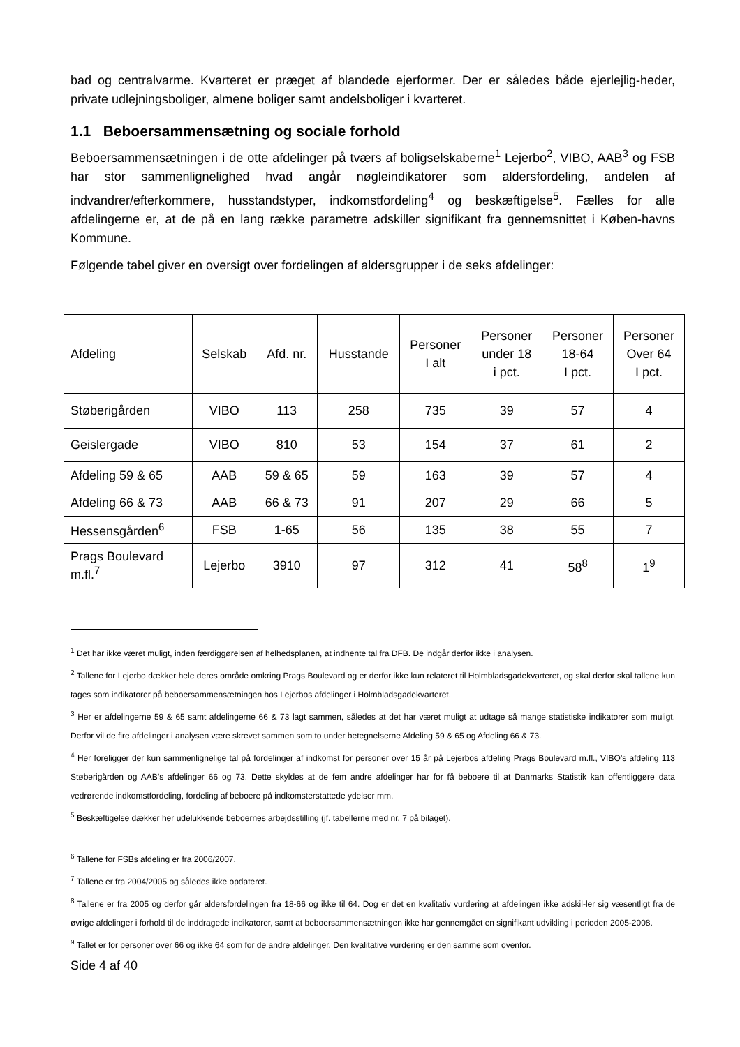bad og centralvarme. Kvarteret er præget af blandede ejerformer. Der er således både ejerlejlig-heder, private udlejningsboliger, almene boliger samt andelsboliger i kvarteret.
1.1 Beboersammensætning og sociale forhold
Beboersammensætningen i de otte afdelinger på tværs af boligselskaberne<sup>1</sup> Lejerbo<sup>2</sup>, VIBO, AAB<sup>3</sup> og FSB har stor sammenlignelighed hvad angår nøgleindikatorer som aldersfordeling, andelen af indvandrer/efterkommere, husstandstyper, indkomstfordeling<sup>4</sup> og beskæftigelse<sup>5</sup>. Fælles for alle afdelingerne er, at de på en lang række parametre adskiller signifikant fra gennemsnittet i Køben-havns Kommune.
Følgende tabel giver en oversigt over fordelingen af aldersgrupper i de seks afdelinger:
| Afdeling | Selskab | Afd. nr. | Husstande | Personer I alt | Personer under 18 i pct. | Personer 18-64 I pct. | Personer Over 64 I pct. |
| --- | --- | --- | --- | --- | --- | --- | --- |
| Støberigården | VIBO | 113 | 258 | 735 | 39 | 57 | 4 |
| Geislergade | VIBO | 810 | 53 | 154 | 37 | 61 | 2 |
| Afdeling 59 & 65 | AAB | 59 & 65 | 59 | 163 | 39 | 57 | 4 |
| Afdeling 66 & 73 | AAB | 66 & 73 | 91 | 207 | 29 | 66 | 5 |
| Hessensgården<sup>6</sup> | FSB | 1-65 | 56 | 135 | 38 | 55 | 7 |
| Prags Boulevard m.fl.<sup>7</sup> | Lejerbo | 3910 | 97 | 312 | 41 | 58<sup>8</sup> | 1<sup>9</sup> |
<sup>1</sup> Det har ikke været muligt, inden færdiggørelsen af helhedsplanen, at indhente tal fra DFB. De indgår derfor ikke i analysen.
<sup>2</sup> Tallene for Lejerbo dækker hele deres område omkring Prags Boulevard og er derfor ikke kun relateret til Holmbladsgadekvarteret, og skal derfor skal tallene kun tages som indikatorer på beboersammensætningen hos Lejerbos afdelinger i Holmbladsgadekvarteret.
<sup>3</sup> Her er afdelingerne 59 & 65 samt afdelingerne 66 & 73 lagt sammen, således at det har været muligt at udtage så mange statistiske indikatorer som muligt. Derfor vil de fire afdelinger i analysen være skrevet sammen som to under betegnelserne Afdeling 59 & 65 og Afdeling 66 & 73.
<sup>4</sup> Her foreligger der kun sammenlignelige tal på fordelinger af indkomst for personer over 15 år på Lejerbos afdeling Prags Boulevard m.fl., VIBO’s afdeling 113 Støberigården og AAB’s afdelinger 66 og 73. Dette skyldes at de fem andre afdelinger har for få beboere til at Danmarks Statistik kan offentliggøre data vedrørende indkomstfordeling, fordeling af beboere på indkomsterstattede ydelser mm.
<sup>5</sup> Beskæftigelse dækker her udelukkende beboernes arbejdsstilling (jf. tabellerne med nr. 7 på bilaget).
<sup>6</sup> Tallene for FSBs afdeling er fra 2006/2007.
<sup>7</sup> Tallene er fra 2004/2005 og således ikke opdateret.
<sup>8</sup> Tallene er fra 2005 og derfor går aldersfordelingen fra 18-66 og ikke til 64. Dog er det en kvalitativ vurdering at afdelingen ikke adskil-ler sig væsentligt fra de øvrige afdelinger i forhold til de inddragede indikatorer, samt at beboersammensætningen ikke har gennemgået en signifikant udvikling i perioden 2005-2008.
<sup>9</sup> Tallet er for personer over 66 og ikke 64 som for de andre afdelinger. Den kvalitative vurdering er den samme som ovenfor.
Side 4 af 40